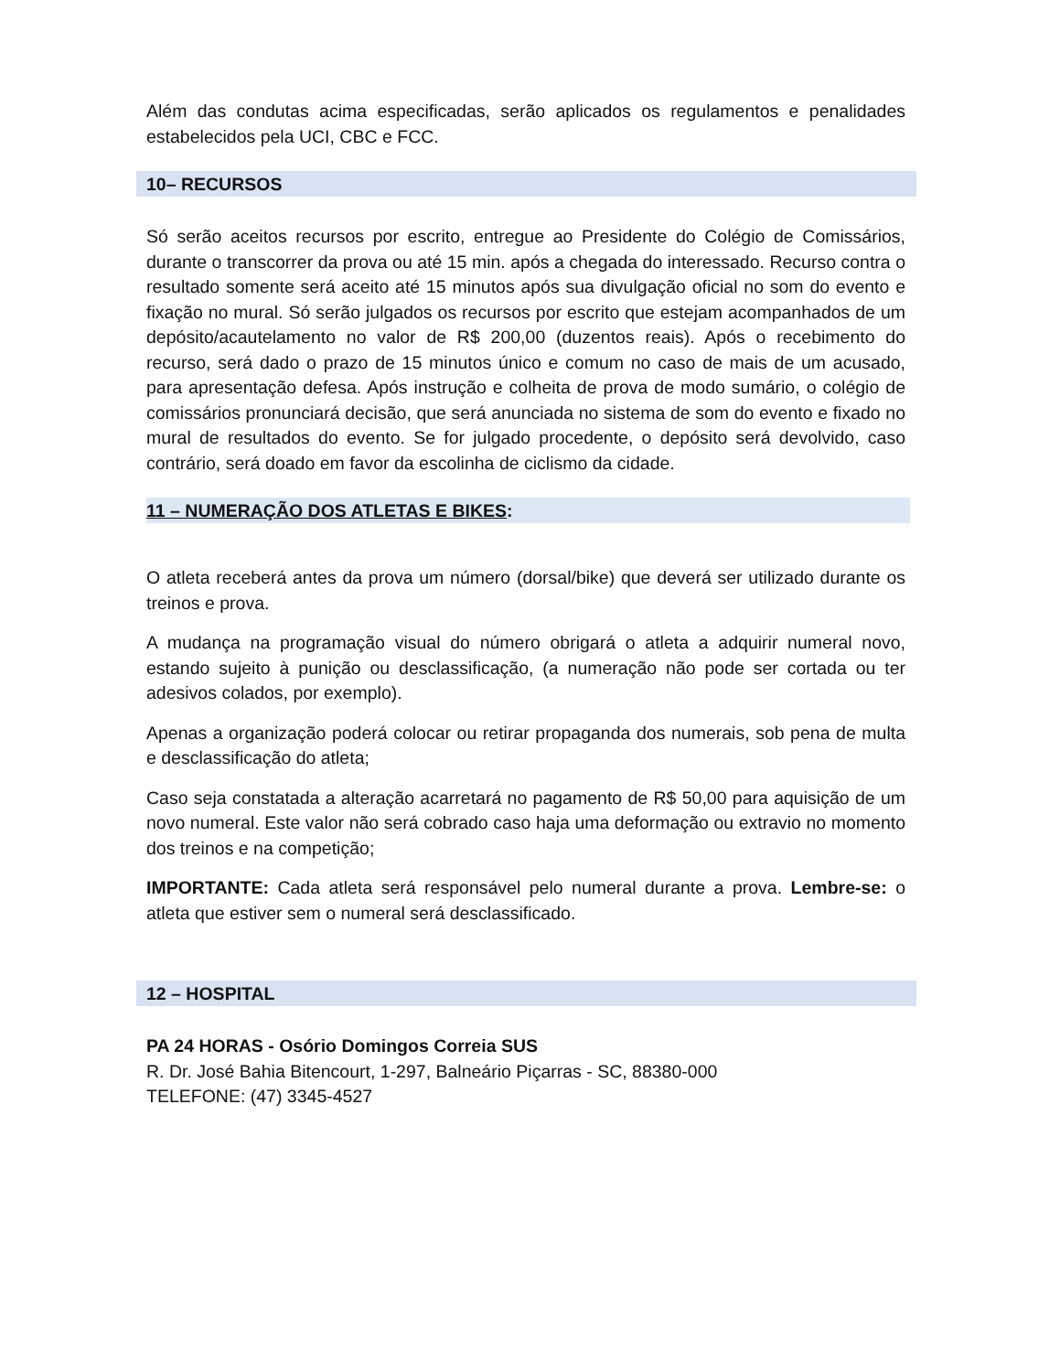Além das condutas acima especificadas, serão aplicados os regulamentos e penalidades estabelecidos pela UCI, CBC e FCC.
10– RECURSOS
Só serão aceitos recursos por escrito, entregue ao Presidente do Colégio de Comissários, durante o transcorrer da prova ou até 15 min. após a chegada do interessado. Recurso contra o resultado somente será aceito até 15 minutos após sua divulgação oficial no som do evento e fixação no mural. Só serão julgados os recursos por escrito que estejam acompanhados de um depósito/acautelamento no valor de R$ 200,00 (duzentos reais). Após o recebimento do recurso, será dado o prazo de 15 minutos único e comum no caso de mais de um acusado, para apresentação defesa. Após instrução e colheita de prova de modo sumário, o colégio de comissários pronunciará decisão, que será anunciada no sistema de som do evento e fixado no mural de resultados do evento. Se for julgado procedente, o depósito será devolvido, caso contrário, será doado em favor da escolinha de ciclismo da cidade.
11 – NUMERAÇÃO DOS ATLETAS E BIKES:
O atleta receberá antes da prova um número (dorsal/bike) que deverá ser utilizado durante os treinos e prova.
A mudança na programação visual do número obrigará o atleta a adquirir numeral novo, estando sujeito à punição ou desclassificação, (a numeração não pode ser cortada ou ter adesivos colados, por exemplo).
Apenas a organização poderá colocar ou retirar propaganda dos numerais, sob pena de multa e desclassificação do atleta;
Caso seja constatada a alteração acarretará no pagamento de R$ 50,00 para aquisição de um novo numeral. Este valor não será cobrado caso haja uma deformação ou extravio no momento dos treinos e na competição;
IMPORTANTE: Cada atleta será responsável pelo numeral durante a prova. Lembre-se: o atleta que estiver sem o numeral será desclassificado.
12 – HOSPITAL
PA 24 HORAS - Osório Domingos Correia SUS
R. Dr. José Bahia Bitencourt, 1-297, Balneário Piçarras - SC, 88380-000
TELEFONE: (47) 3345-4527